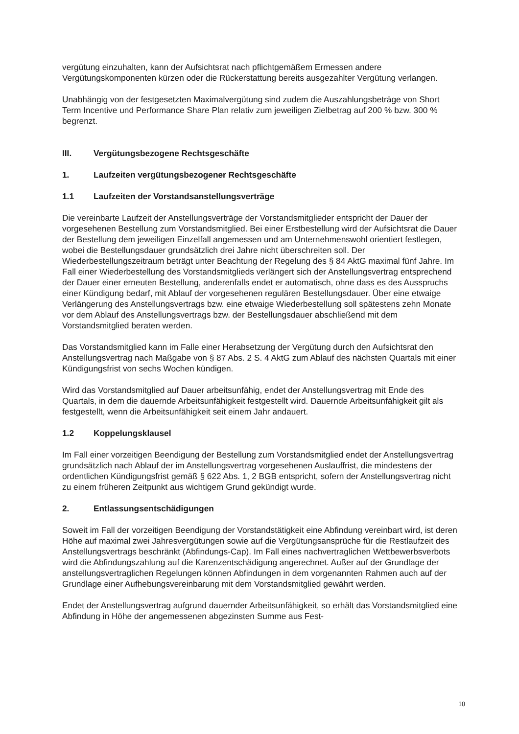vergütung einzuhalten, kann der Aufsichtsrat nach pflichtgemäßem Ermessen andere Vergütungskomponenten kürzen oder die Rückerstattung bereits ausgezahlter Vergütung verlangen.
Unabhängig von der festgesetzten Maximalvergütung sind zudem die Auszahlungsbeträge von Short Term Incentive und Performance Share Plan relativ zum jeweiligen Zielbetrag auf 200 % bzw. 300 % begrenzt.
III. Vergütungsbezogene Rechtsgeschäfte
1. Laufzeiten vergütungsbezogener Rechtsgeschäfte
1.1 Laufzeiten der Vorstandsanstellungsverträge
Die vereinbarte Laufzeit der Anstellungsverträge der Vorstandsmitglieder entspricht der Dauer der vorgesehenen Bestellung zum Vorstandsmitglied. Bei einer Erstbestellung wird der Aufsichtsrat die Dauer der Bestellung dem jeweiligen Einzelfall angemessen und am Unternehmenswohl orientiert festlegen, wobei die Bestellungsdauer grundsätzlich drei Jahre nicht überschreiten soll. Der Wiederbestellungszeitraum beträgt unter Beachtung der Regelung des § 84 AktG maximal fünf Jahre. Im Fall einer Wiederbestellung des Vorstandsmitglieds verlängert sich der Anstellungsvertrag entsprechend der Dauer einer erneuten Bestellung, anderenfalls endet er automatisch, ohne dass es des Ausspruchs einer Kündigung bedarf, mit Ablauf der vorgesehenen regulären Bestellungsdauer. Über eine etwaige Verlängerung des Anstellungsvertrags bzw. eine etwaige Wiederbestellung soll spätestens zehn Monate vor dem Ablauf des Anstellungsvertrags bzw. der Bestellungsdauer abschließend mit dem Vorstandsmitglied beraten werden.
Das Vorstandsmitglied kann im Falle einer Herabsetzung der Vergütung durch den Aufsichtsrat den Anstellungsvertrag nach Maßgabe von § 87 Abs. 2 S. 4 AktG zum Ablauf des nächsten Quartals mit einer Kündigungsfrist von sechs Wochen kündigen.
Wird das Vorstandsmitglied auf Dauer arbeitsunfähig, endet der Anstellungsvertrag mit Ende des Quartals, in dem die dauernde Arbeitsunfähigkeit festgestellt wird. Dauernde Arbeitsunfähigkeit gilt als festgestellt, wenn die Arbeitsunfähigkeit seit einem Jahr andauert.
1.2 Koppelungsklausel
Im Fall einer vorzeitigen Beendigung der Bestellung zum Vorstandsmitglied endet der Anstellungsvertrag grundsätzlich nach Ablauf der im Anstellungsvertrag vorgesehenen Auslauffrist, die mindestens der ordentlichen Kündigungsfrist gemäß § 622 Abs. 1, 2 BGB entspricht, sofern der Anstellungsvertrag nicht zu einem früheren Zeitpunkt aus wichtigem Grund gekündigt wurde.
2. Entlassungsentschädigungen
Soweit im Fall der vorzeitigen Beendigung der Vorstandstätigkeit eine Abfindung vereinbart wird, ist deren Höhe auf maximal zwei Jahresvergütungen sowie auf die Vergütungsansprüche für die Restlaufzeit des Anstellungsvertrags beschränkt (Abfindungs-Cap). Im Fall eines nachvertraglichen Wettbewerbsverbots wird die Abfindungszahlung auf die Karenzentschädigung angerechnet. Außer auf der Grundlage der anstellungsvertraglichen Regelungen können Abfindungen in dem vorgenannten Rahmen auch auf der Grundlage einer Aufhebungsvereinbarung mit dem Vorstandsmitglied gewährt werden.
Endet der Anstellungsvertrag aufgrund dauernder Arbeitsunfähigkeit, so erhält das Vorstandsmitglied eine Abfindung in Höhe der angemessenen abgezinsten Summe aus Fest-
10